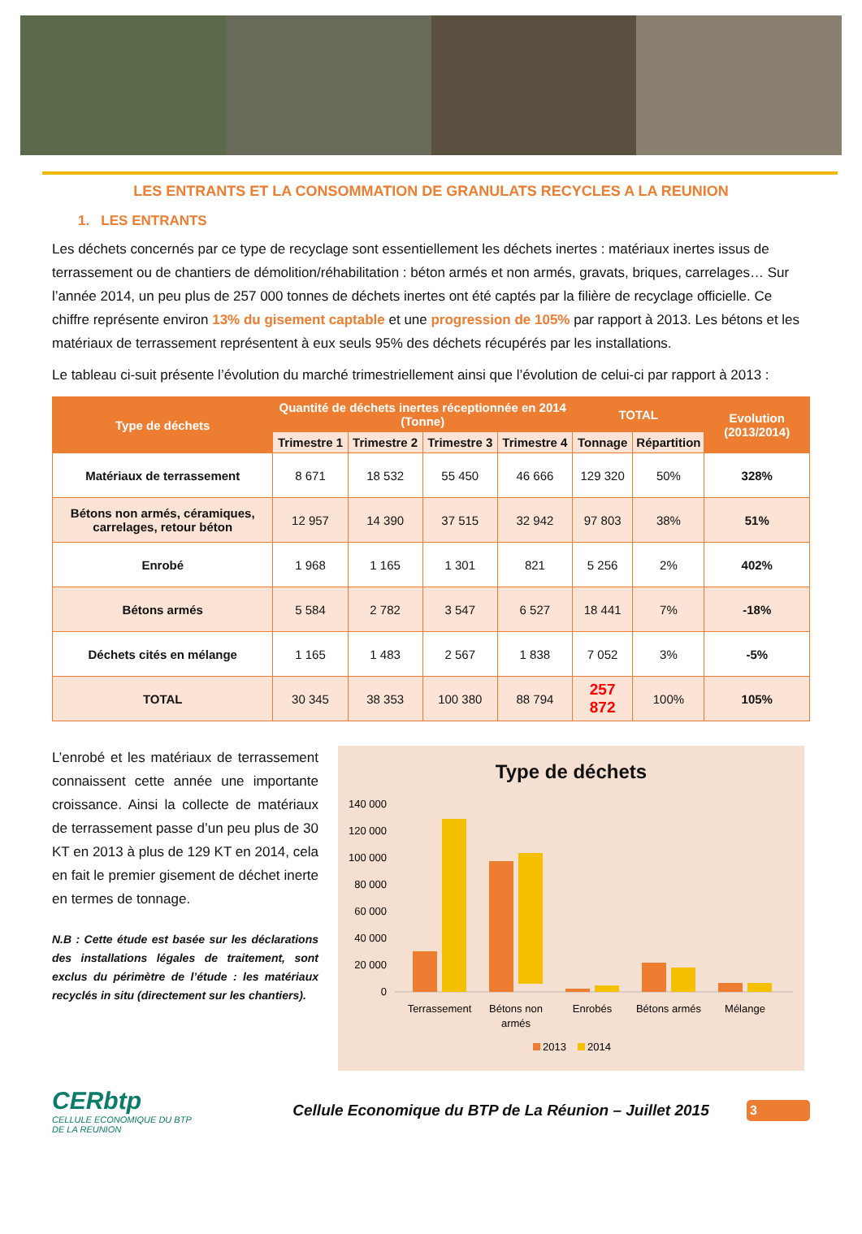LES ENTRANTS ET LA CONSOMMATION DE GRANULATS RECYCLES A LA REUNION
1. LES ENTRANTS
Les déchets concernés par ce type de recyclage sont essentiellement les déchets inertes : matériaux inertes issus de terrassement ou de chantiers de démolition/réhabilitation : béton armés et non armés, gravats, briques, carrelages… Sur l’année 2014, un peu plus de 257 000 tonnes de déchets inertes ont été captés par la filière de recyclage officielle. Ce chiffre représente environ 13% du gisement captable et une progression de 105% par rapport à 2013. Les bétons et les matériaux de terrassement représentent à eux seuls 95% des déchets récupérés par les installations.
Le tableau ci-suit présente l’évolution du marché trimestriellement ainsi que l’évolution de celui-ci par rapport à 2013 :
| Type de déchets | Quantité de déchets inertes réceptionnée en 2014 (Tonne) | | | | TOTAL | | Evolution (2013/2014) |
| --- | --- | --- | --- | --- | --- | --- | --- |
| | Trimestre 1 | Trimestre 2 | Trimestre 3 | Trimestre 4 | Tonnage | Répartition | |
| Matériaux de terrassement | 8 671 | 18 532 | 55 450 | 46 666 | 129 320 | 50% | 328% |
| Bétons non armés, céramiques, carrelages, retour béton | 12 957 | 14 390 | 37 515 | 32 942 | 97 803 | 38% | 51% |
| Enrobé | 1 968 | 1 165 | 1 301 | 821 | 5 256 | 2% | 402% |
| Bétons armés | 5 584 | 2 782 | 3 547 | 6 527 | 18 441 | 7% | -18% |
| Déchets cités en mélange | 1 165 | 1 483 | 2 567 | 1 838 | 7 052 | 3% | -5% |
| TOTAL | 30 345 | 38 353 | 100 380 | 88 794 | 257 872 | 100% | 105% |
L’enrobé et les matériaux de terrassement connaissent cette année une importante croissance. Ainsi la collecte de matériaux de terrassement passe d’un peu plus de 30 KT en 2013 à plus de 129 KT en 2014, cela en fait le premier gisement de déchet inerte en termes de tonnage.
N.B : Cette étude est basée sur les déclarations des installations légales de traitement, sont exclus du périmètre de l’étude : les matériaux recyclés in situ (directement sur les chantiers).
Type de déchets
140 000
120 000
100 000
80 000
60 000
40 000
20 000
0
Terrassement
Bétons non
armés
Enrobés
Bétons armés
Mélange
2013
2014
CERbtp
CELLULE ECONOMIQUE DU BTP
DE LA REUNION
Cellule Economique du BTP de La Réunion – Juillet 2015
3